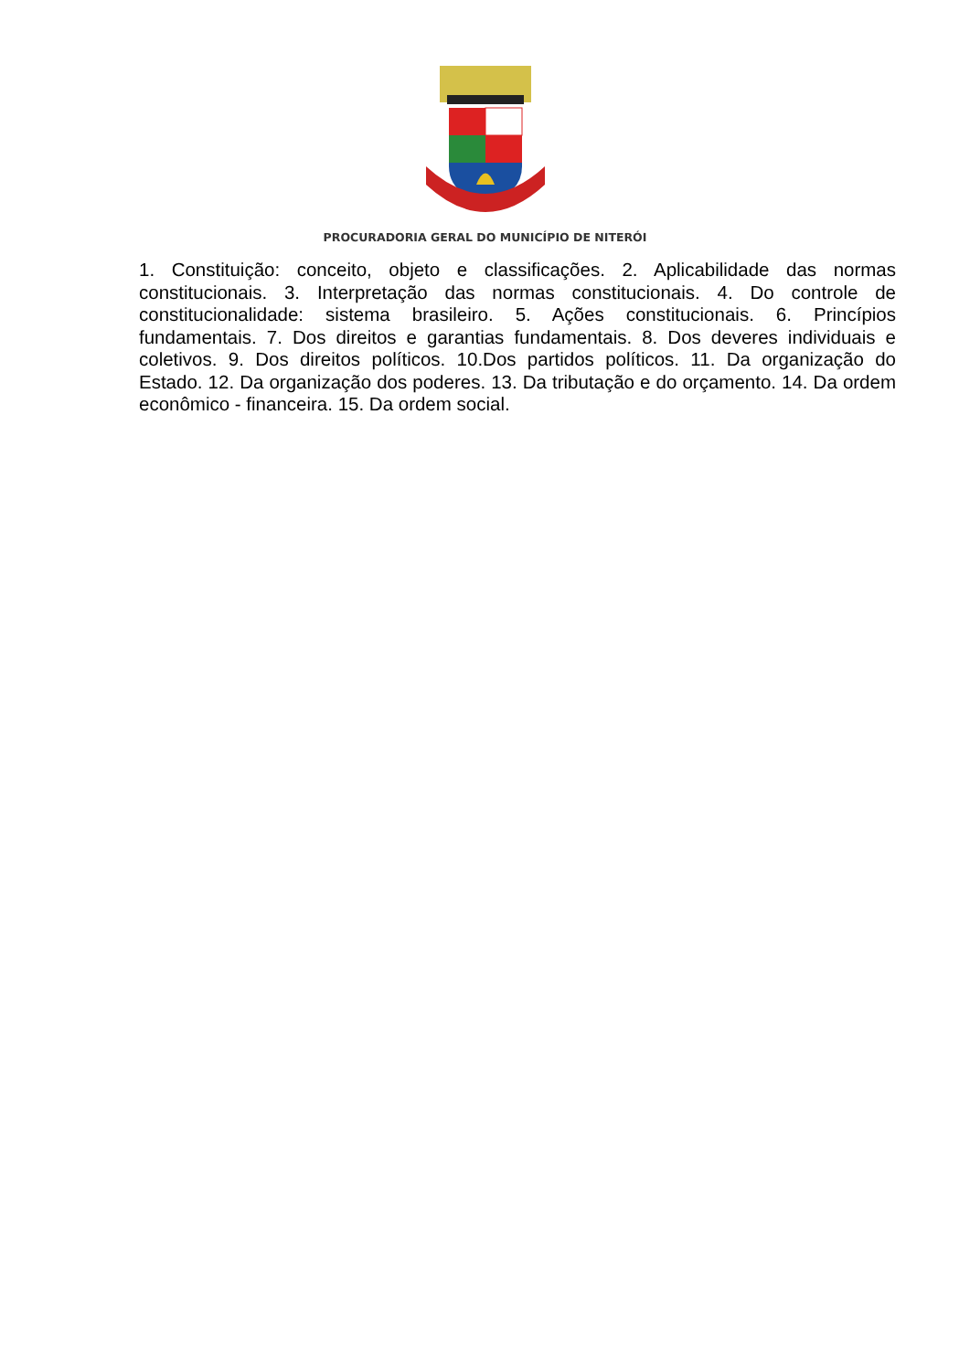PROCURADORIA GERAL DO MUNICÍPIO DE NITERÓI
1. Constituição: conceito, objeto e classificações. 2. Aplicabilidade das normas constitucionais. 3. Interpretação das normas constitucionais. 4. Do controle de constitucionalidade: sistema brasileiro. 5. Ações constitucionais. 6. Princípios fundamentais. 7. Dos direitos e garantias fundamentais. 8. Dos deveres individuais e coletivos. 9. Dos direitos políticos. 10.Dos partidos políticos. 11. Da organização do Estado. 12. Da organização dos poderes. 13. Da tributação e do orçamento. 14. Da ordem econômico - financeira. 15. Da ordem social.